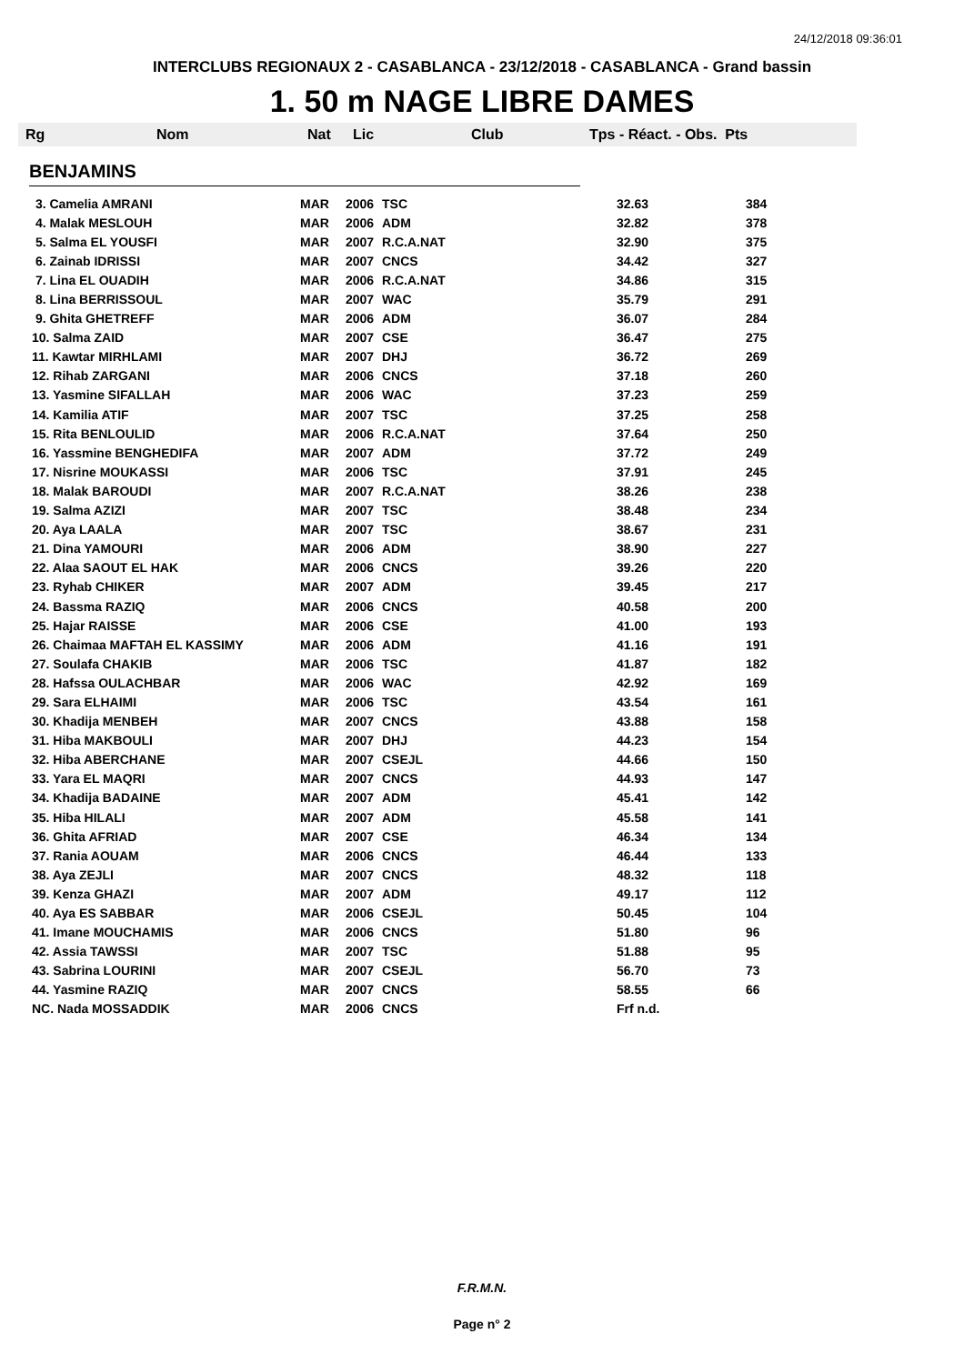24/12/2018 09:36:01
INTERCLUBS REGIONAUX 2 - CASABLANCA - 23/12/2018 - CASABLANCA - Grand bassin
1. 50 m NAGE LIBRE DAMES
Rg Nom Nat Lic Club Tps - Réact. - Obs. Pts
BENJAMINS
| 3. Camelia AMRANI | MAR | 2006 | TSC | 32.63 | 384 |
| 4. Malak MESLOUH | MAR | 2006 | ADM | 32.82 | 378 |
| 5. Salma EL YOUSFI | MAR | 2007 | R.C.A.NAT | 32.90 | 375 |
| 6. Zainab IDRISSI | MAR | 2007 | CNCS | 34.42 | 327 |
| 7. Lina EL OUADIH | MAR | 2006 | R.C.A.NAT | 34.86 | 315 |
| 8. Lina BERRISSOUL | MAR | 2007 | WAC | 35.79 | 291 |
| 9. Ghita GHETREFF | MAR | 2006 | ADM | 36.07 | 284 |
| 10. Salma ZAID | MAR | 2007 | CSE | 36.47 | 275 |
| 11. Kawtar MIRHLAMI | MAR | 2007 | DHJ | 36.72 | 269 |
| 12. Rihab ZARGANI | MAR | 2006 | CNCS | 37.18 | 260 |
| 13. Yasmine SIFALLAH | MAR | 2006 | WAC | 37.23 | 259 |
| 14. Kamilia ATIF | MAR | 2007 | TSC | 37.25 | 258 |
| 15. Rita BENLOULID | MAR | 2006 | R.C.A.NAT | 37.64 | 250 |
| 16. Yassmine BENGHEDIFA | MAR | 2007 | ADM | 37.72 | 249 |
| 17. Nisrine MOUKASSI | MAR | 2006 | TSC | 37.91 | 245 |
| 18. Malak BAROUDI | MAR | 2007 | R.C.A.NAT | 38.26 | 238 |
| 19. Salma AZIZI | MAR | 2007 | TSC | 38.48 | 234 |
| 20. Aya LAALA | MAR | 2007 | TSC | 38.67 | 231 |
| 21. Dina YAMOURI | MAR | 2006 | ADM | 38.90 | 227 |
| 22. Alaa SAOUT EL HAK | MAR | 2006 | CNCS | 39.26 | 220 |
| 23. Ryhab CHIKER | MAR | 2007 | ADM | 39.45 | 217 |
| 24. Bassma RAZIQ | MAR | 2006 | CNCS | 40.58 | 200 |
| 25. Hajar RAISSE | MAR | 2006 | CSE | 41.00 | 193 |
| 26. Chaimaa MAFTAH EL KASSIMY | MAR | 2006 | ADM | 41.16 | 191 |
| 27. Soulafa CHAKIB | MAR | 2006 | TSC | 41.87 | 182 |
| 28. Hafssa OULACHBAR | MAR | 2006 | WAC | 42.92 | 169 |
| 29. Sara ELHAIMI | MAR | 2006 | TSC | 43.54 | 161 |
| 30. Khadija MENBEH | MAR | 2007 | CNCS | 43.88 | 158 |
| 31. Hiba MAKBOULI | MAR | 2007 | DHJ | 44.23 | 154 |
| 32. Hiba ABERCHANE | MAR | 2007 | CSEJL | 44.66 | 150 |
| 33. Yara EL MAQRI | MAR | 2007 | CNCS | 44.93 | 147 |
| 34. Khadija BADAINE | MAR | 2007 | ADM | 45.41 | 142 |
| 35. Hiba HILALI | MAR | 2007 | ADM | 45.58 | 141 |
| 36. Ghita AFRIAD | MAR | 2007 | CSE | 46.34 | 134 |
| 37. Rania AOUAM | MAR | 2006 | CNCS | 46.44 | 133 |
| 38. Aya ZEJLI | MAR | 2007 | CNCS | 48.32 | 118 |
| 39. Kenza GHAZI | MAR | 2007 | ADM | 49.17 | 112 |
| 40. Aya ES SABBAR | MAR | 2006 | CSEJL | 50.45 | 104 |
| 41. Imane MOUCHAMIS | MAR | 2006 | CNCS | 51.80 | 96 |
| 42. Assia TAWSSI | MAR | 2007 | TSC | 51.88 | 95 |
| 43. Sabrina LOURINI | MAR | 2007 | CSEJL | 56.70 | 73 |
| 44. Yasmine RAZIQ | MAR | 2007 | CNCS | 58.55 | 66 |
| NC. Nada MOSSADDIK | MAR | 2006 | CNCS | Frf n.d. | |
F.R.M.N.
Page n° 2